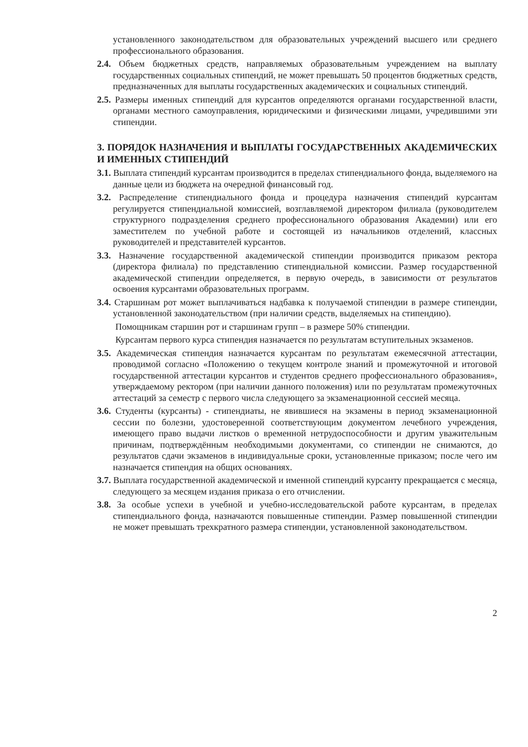установленного законодательством для образовательных учреждений высшего или среднего профессионального образования.
2.4. Объем бюджетных средств, направляемых образовательным учреждением на выплату государственных социальных стипендий, не может превышать 50 процентов бюджетных средств, предназначенных для выплаты государственных академических и социальных стипендий.
2.5. Размеры именных стипендий для курсантов определяются органами государственной власти, органами местного самоуправления, юридическими и физическими лицами, учредившими эти стипендии.
3. ПОРЯДОК НАЗНАЧЕНИЯ И ВЫПЛАТЫ ГОСУДАРСТВЕННЫХ АКАДЕМИЧЕСКИХ И ИМЕННЫХ СТИПЕНДИЙ
3.1. Выплата стипендий курсантам производится в пределах стипендиального фонда, выделяемого на данные цели из бюджета на очередной финансовый год.
3.2. Распределение стипендиального фонда и процедура назначения стипендий курсантам регулируется стипендиальной комиссией, возглавляемой директором филиала (руководителем структурного подразделения среднего профессионального образования Академии) или его заместителем по учебной работе и состоящей из начальников отделений, классных руководителей и представителей курсантов.
3.3. Назначение государственной академической стипендии производится приказом ректора (директора филиала) по представлению стипендиальной комиссии. Размер государственной академической стипендии определяется, в первую очередь, в зависимости от результатов освоения курсантами образовательных программ.
3.4. Старшинам рот может выплачиваться надбавка к получаемой стипендии в размере стипендии, установленной законодательством (при наличии средств, выделяемых на стипендию).
Помощникам старшин рот и старшинам групп – в размере 50% стипендии.
Курсантам первого курса стипендия назначается по результатам вступительных экзаменов.
3.5. Академическая стипендия назначается курсантам по результатам ежемесячной аттестации, проводимой согласно «Положению о текущем контроле знаний и промежуточной и итоговой государственной аттестации курсантов и студентов среднего профессионального образования», утверждаемому ректором (при наличии данного положения) или по результатам промежуточных аттестаций за семестр с первого числа следующего за экзаменационной сессией месяца.
3.6. Студенты (курсанты) - стипендиаты, не явившиеся на экзамены в период экзаменационной сессии по болезни, удостоверенной соответствующим документом лечебного учреждения, имеющего право выдачи листков о временной нетрудоспособности и другим уважительным причинам, подтверждённым необходимыми документами, со стипендии не снимаются, до результатов сдачи экзаменов в индивидуальные сроки, установленные приказом; после чего им назначается стипендия на общих основаниях.
3.7. Выплата государственной академической и именной стипендий курсанту прекращается с месяца, следующего за месяцем издания приказа о его отчислении.
3.8. За особые успехи в учебной и учебно-исследовательской работе курсантам, в пределах стипендиального фонда, назначаются повышенные стипендии. Размер повышенной стипендии не может превышать трехкратного размера стипендии, установленной законодательством.
2